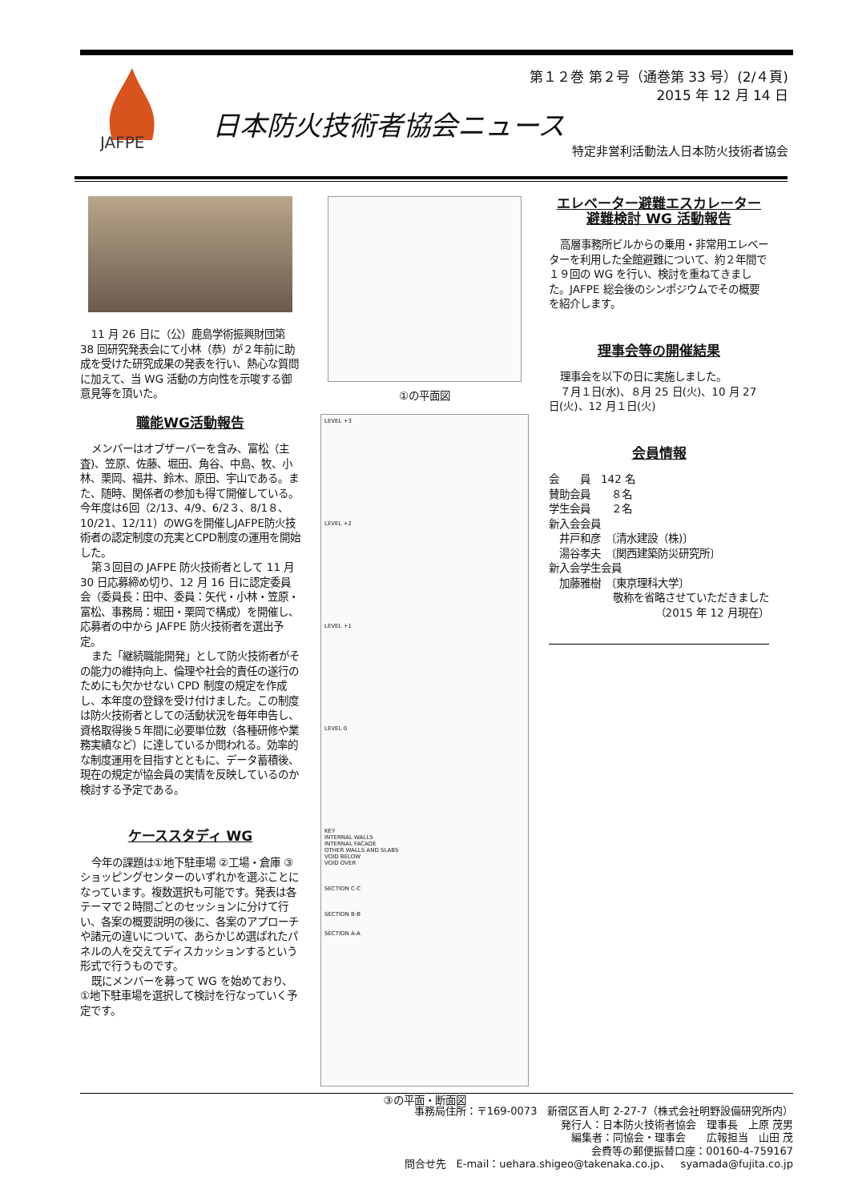JAFPE
第１２巻 第２号（通巻第 33 号）(2/４頁)
2015 年 12 月 14 日
日本防火技術者協会ニュース
特定非営利活動法人日本防火技術者協会
11 月 26 日に（公）鹿島学術振興財団第 38 回研究発表会にて小林（恭）が２年前に助成を受けた研究成果の発表を行い、熱心な質問に加えて、当 WG 活動の方向性を示唆する御意見等を頂いた。
職能WG活動報告
メンバーはオブザーバーを含み、富松（主査)、笠原、佐藤、堀田、角谷、中島、牧、小林、栗岡、福井、鈴木、原田、宇山である。また、随時、関係者の参加も得て開催している。今年度は6回（2/13、4/9、6/2３、8/1８、10/21、12/11）のWGを開催しJAFPE防火技術者の認定制度の充実とCPD制度の運用を開始した。
第３回目の JAFPE 防火技術者として 11 月 30 日応募締め切り、12 月 16 日に認定委員会（委員長：田中、委員：矢代・小林・笠原・富松、事務局：堀田・栗岡で構成）を開催し、応募者の中から JAFPE 防火技術者を選出予定。
また「継続職能開発」として防火技術者がその能力の維持向上、倫理や社会的責任の遂行のためにも欠かせない CPD 制度の規定を作成し、本年度の登録を受け付けました。この制度は防火技術者としての活動状況を毎年申告し、資格取得後５年間に必要単位数（各種研修や業務実績など）に達しているか問われる。効率的な制度運用を目指すとともに、データ蓄積後、現在の規定が協会員の実情を反映しているのか検討する予定である。
ケーススタディ WG
今年の課題は①地下駐車場 ②工場・倉庫 ③ショッピングセンターのいずれかを選ぶことになっています。複数選択も可能です。発表は各テーマで２時間ごとのセッションに分けて行い、各案の概要説明の後に、各案のアプローチや諸元の違いについて、あらかじめ選ばれたパネルの人を交えてディスカッションするという形式で行うものです。
既にメンバーを募って WG を始めており、①地下駐車場を選択して検討を行なっていく予定です。
①の平面図
LEVEL +3
LEVEL +2
LEVEL +1
LEVEL 0
KEY
INTERNAL WALLS
INTERNAL FACADE
OTHER WALLS AND SLABS
VOID BELOW
VOID OVER
SECTION C-C
SECTION B-B
SECTION A-A
③の平面・断面図
エレベーター避難エスカレーター
避難検討 WG 活動報告
高層事務所ビルからの乗用・非常用エレベーターを利用した全館避難について、約２年間で１９回の WG を行い、検討を重ねてきました。JAFPE 総会後のシンポジウムでその概要を紹介します。
理事会等の開催結果
理事会を以下の日に実施しました。
７月１日(水)、８月 25 日(火)、10 月 27 日(火)、12 月１日(火)
会員情報
会　　員　142 名
賛助会員　　８名
学生会員　　２名
新入会会員
　井戸和彦　〔清水建設（株)〕
　湯谷孝夫　〔関西建築防災研究所〕
新入会学生会員
　加藤雅樹　〔東京理科大学〕
敬称を省略させていただきました
（2015 年 12 月現在）
事務局住所：〒169-0073　新宿区百人町 2-27-7（株式会社明野設備研究所内）
発行人：日本防火技術者協会　理事長　上原 茂男
編集者：同協会・理事会　　広報担当　山田 茂
会費等の郵便振替口座：00160-4-759167
問合せ先　E-mail：uehara.shigeo@takenaka.co.jp、　syamada@fujita.co.jp